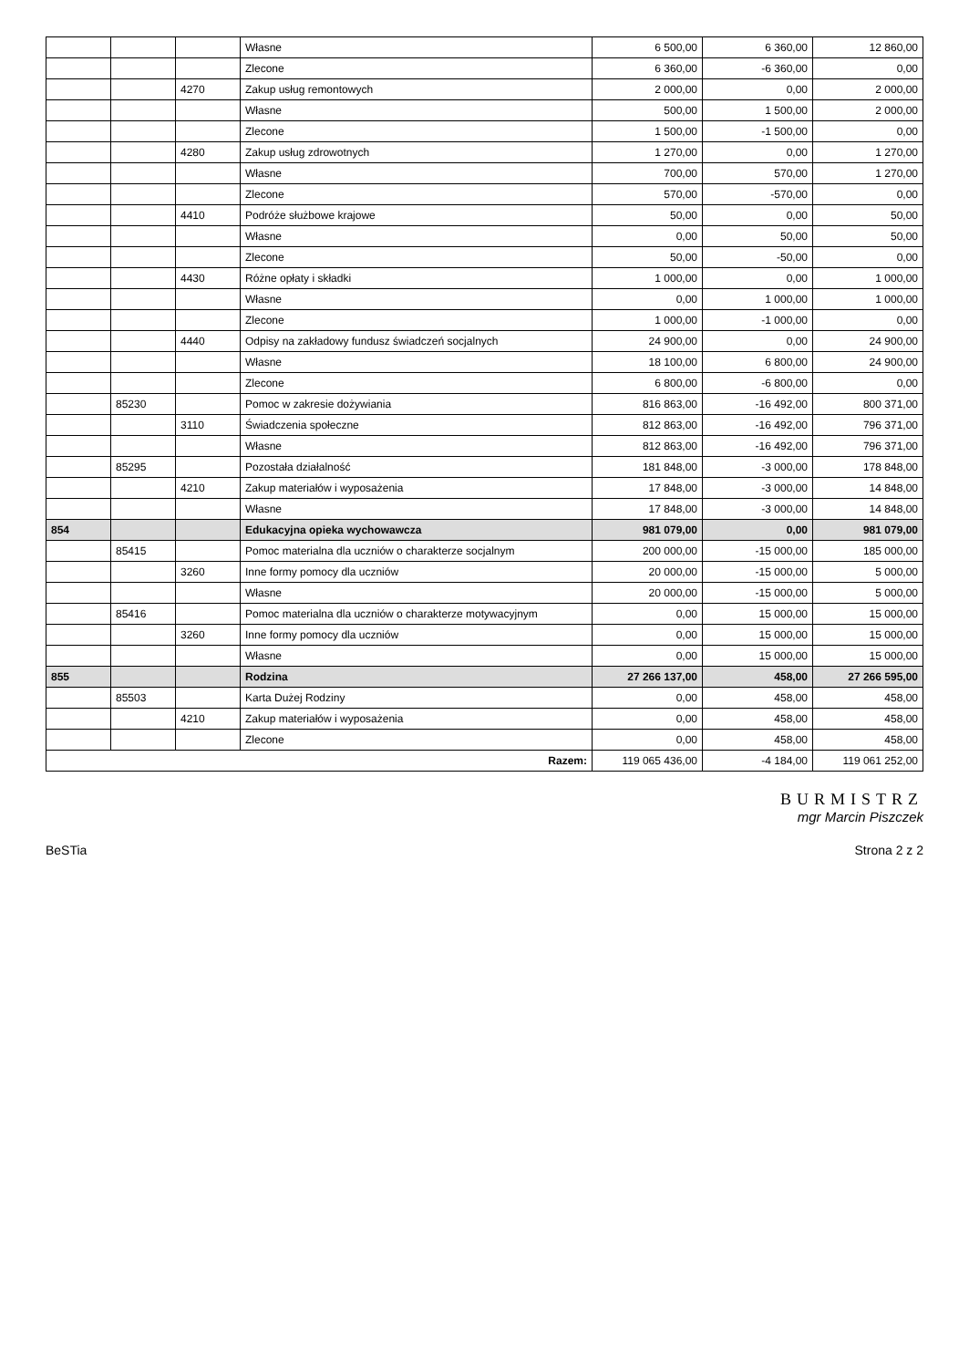| | | | Własne | 6 500,00 | 6 360,00 | 12 860,00 |
| | | | Zlecone | 6 360,00 | -6 360,00 | 0,00 |
| | | 4270 | Zakup usług remontowych | 2 000,00 | 0,00 | 2 000,00 |
| | | | Własne | 500,00 | 1 500,00 | 2 000,00 |
| | | | Zlecone | 1 500,00 | -1 500,00 | 0,00 |
| | | 4280 | Zakup usług zdrowotnych | 1 270,00 | 0,00 | 1 270,00 |
| | | | Własne | 700,00 | 570,00 | 1 270,00 |
| | | | Zlecone | 570,00 | -570,00 | 0,00 |
| | | 4410 | Podróże służbowe krajowe | 50,00 | 0,00 | 50,00 |
| | | | Własne | 0,00 | 50,00 | 50,00 |
| | | | Zlecone | 50,00 | -50,00 | 0,00 |
| | | 4430 | Różne opłaty i składki | 1 000,00 | 0,00 | 1 000,00 |
| | | | Własne | 0,00 | 1 000,00 | 1 000,00 |
| | | | Zlecone | 1 000,00 | -1 000,00 | 0,00 |
| | | 4440 | Odpisy na zakładowy fundusz świadczeń socjalnych | 24 900,00 | 0,00 | 24 900,00 |
| | | | Własne | 18 100,00 | 6 800,00 | 24 900,00 |
| | | | Zlecone | 6 800,00 | -6 800,00 | 0,00 |
| | 85230 | | Pomoc w zakresie dożywiania | 816 863,00 | -16 492,00 | 800 371,00 |
| | | 3110 | Świadczenia społeczne | 812 863,00 | -16 492,00 | 796 371,00 |
| | | | Własne | 812 863,00 | -16 492,00 | 796 371,00 |
| | 85295 | | Pozostała działalność | 181 848,00 | -3 000,00 | 178 848,00 |
| | | 4210 | Zakup materiałów i wyposażenia | 17 848,00 | -3 000,00 | 14 848,00 |
| | | | Własne | 17 848,00 | -3 000,00 | 14 848,00 |
| 854 | | | Edukacyjna opieka wychowawcza | 981 079,00 | 0,00 | 981 079,00 |
| | 85415 | | Pomoc materialna dla uczniów o charakterze socjalnym | 200 000,00 | -15 000,00 | 185 000,00 |
| | | 3260 | Inne formy pomocy dla uczniów | 20 000,00 | -15 000,00 | 5 000,00 |
| | | | Własne | 20 000,00 | -15 000,00 | 5 000,00 |
| | 85416 | | Pomoc materialna dla uczniów o charakterze motywacyjnym | 0,00 | 15 000,00 | 15 000,00 |
| | | 3260 | Inne formy pomocy dla uczniów | 0,00 | 15 000,00 | 15 000,00 |
| | | | Własne | 0,00 | 15 000,00 | 15 000,00 |
| 855 | | | Rodzina | 27 266 137,00 | 458,00 | 27 266 595,00 |
| | 85503 | | Karta Dużej Rodziny | 0,00 | 458,00 | 458,00 |
| | | 4210 | Zakup materiałów i wyposażenia | 0,00 | 458,00 | 458,00 |
| | | | Zlecone | 0,00 | 458,00 | 458,00 |
| Razem: | | | | 119 065 436,00 | -4 184,00 | 119 061 252,00 |
BURMISTRZ
mgr Marcin Piszczek
BeSTia Strona 2 z 2